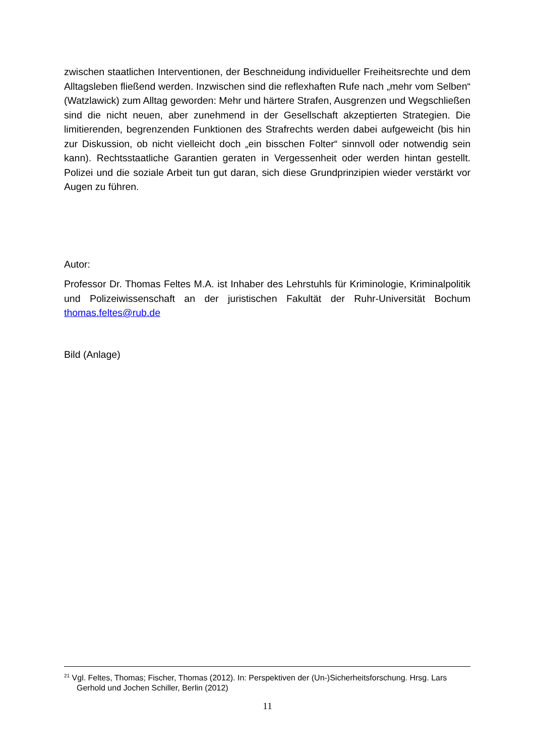zwischen staatlichen Interventionen, der Beschneidung individueller Freiheitsrechte und dem Alltagsleben fließend werden. Inzwischen sind die reflexhaften Rufe nach „mehr vom Selben“ (Watzlawick) zum Alltag geworden: Mehr und härtere Strafen, Ausgrenzen und Wegschließen sind die nicht neuen, aber zunehmend in der Gesellschaft akzeptierten Strategien. Die limitierenden, begrenzenden Funktionen des Strafrechts werden dabei aufgeweicht (bis hin zur Diskussion, ob nicht vielleicht doch „ein bisschen Folter“ sinnvoll oder notwendig sein kann). Rechtsstaatliche Garantien geraten in Vergessenheit oder werden hintan gestellt. Polizei und die soziale Arbeit tun gut daran, sich diese Grundprinzipien wieder verstärkt vor Augen zu führen.
Autor:
Professor Dr. Thomas Feltes M.A. ist Inhaber des Lehrstuhls für Kriminologie, Kriminalpolitik und Polizeiwissenschaft an der juristischen Fakultät der Ruhr-Universität Bochum thomas.feltes@rub.de
Bild (Anlage)
<sup>21</sup> Vgl. Feltes, Thomas; Fischer, Thomas (2012). In: Perspektiven der (Un-)Sicherheitsforschung. Hrsg. Lars Gerhold und Jochen Schiller, Berlin (2012)
11